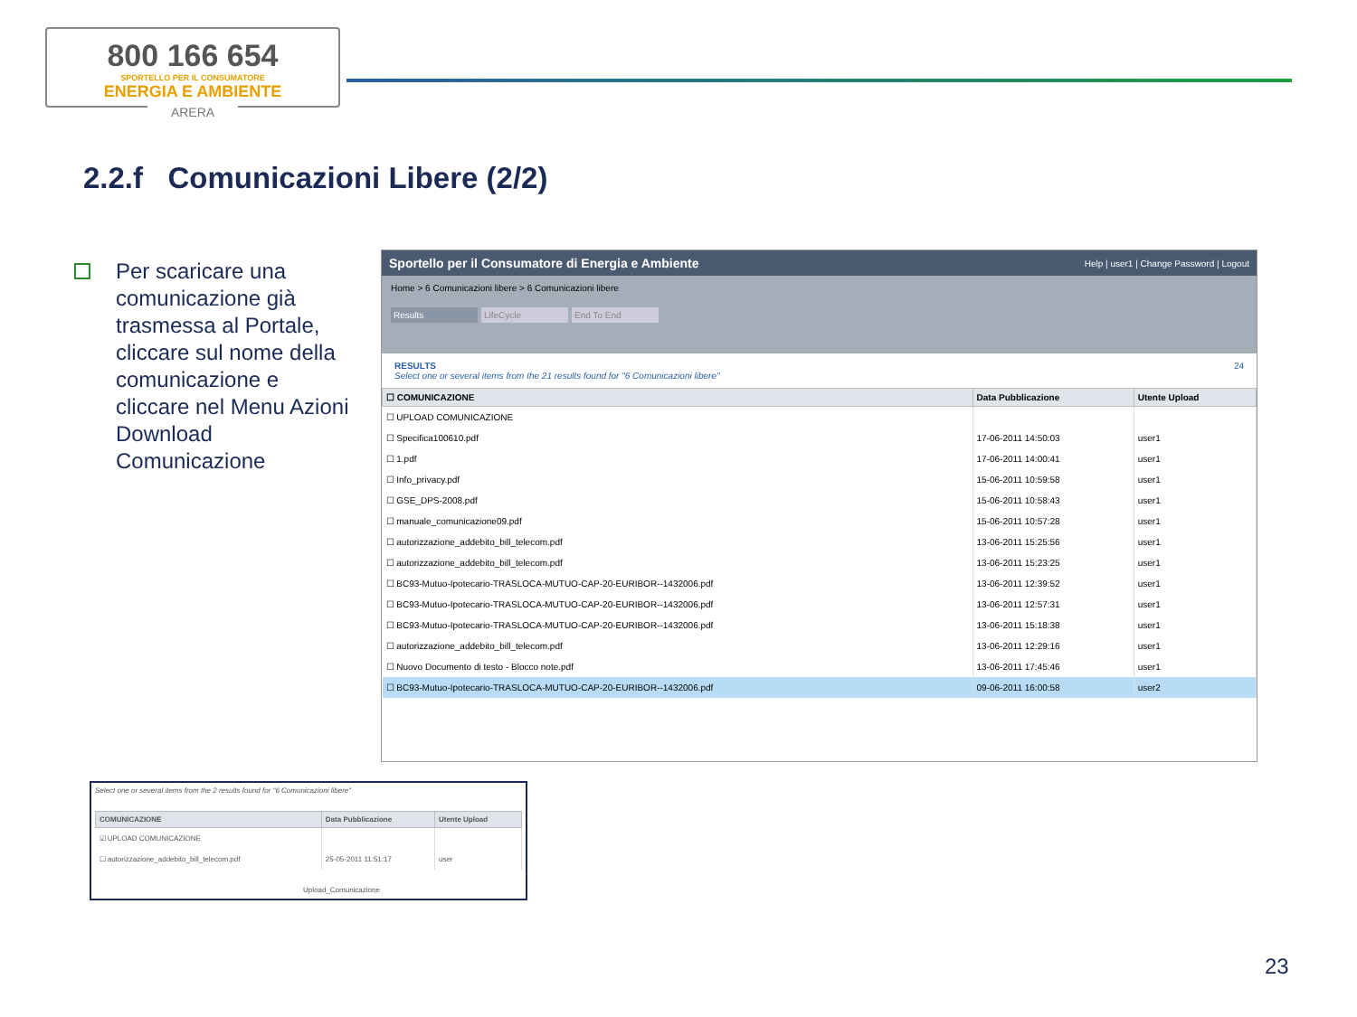800 166 654
SPORTELLO PER IL CONSUMATORE
ENERGIA E AMBIENTE
ARERA
2.2.f Comunicazioni Libere (2/2)
Per scaricare una comunicazione già trasmessa al Portale, cliccare sul nome della comunicazione e cliccare nel Menu Azioni Download Comunicazione
Sportello per il Consumatore di Energia e Ambiente Help | user1 | Change Password | Logout
Home > 6 Comunicazioni libere > 6 Comunicazioni libere
Results LifeCycle End To End
RESULTS 24
Select one or several items from the 21 results found for "6 Comunicazioni libere"
| ☐ COMUNICAZIONE | Data Pubblicazione | Utente Upload |
| --- | --- | --- |
| ☐ UPLOAD COMUNICAZIONE | | |
| ☐ Specifica100610.pdf | 17-06-2011 14:50:03 | user1 |
| ☐ 1.pdf | 17-06-2011 14:00:41 | user1 |
| ☐ Info_privacy.pdf | 15-06-2011 10:59:58 | user1 |
| ☐ GSE_DPS-2008.pdf | 15-06-2011 10:58:43 | user1 |
| ☐ manuale_comunicazione09.pdf | 15-06-2011 10:57:28 | user1 |
| ☐ autorizzazione_addebito_bill_telecom.pdf | 13-06-2011 15:25:56 | user1 |
| ☐ autorizzazione_addebito_bill_telecom.pdf | 13-06-2011 15:23:25 | user1 |
| ☐ BC93-Mutuo-Ipotecario-TRASLOCA-MUTUO-CAP-20-EURIBOR--1432006.pdf | 13-06-2011 12:39:52 | user1 |
| ☐ BC93-Mutuo-Ipotecario-TRASLOCA-MUTUO-CAP-20-EURIBOR--1432006.pdf | 13-06-2011 12:57:31 | user1 |
| ☐ BC93-Mutuo-Ipotecario-TRASLOCA-MUTUO-CAP-20-EURIBOR--1432006.pdf | 13-06-2011 15:18:38 | user1 |
| ☐ autorizzazione_addebito_bill_telecom.pdf | 13-06-2011 12:29:16 | user1 |
| ☐ Nuovo Documento di testo - Blocco note.pdf | 13-06-2011 17:45:46 | user1 |
| ☐ BC93-Mutuo-Ipotecario-TRASLOCA-MUTUO-CAP-20-EURIBOR--1432006.pdf | 09-06-2011 16:00:58 | user2 |
Select one or several items from the 2 results found for "6 Comunicazioni libere"
| COMUNICAZIONE | Data Pubblicazione | Utente Upload |
| --- | --- | --- |
| ☑ UPLOAD COMUNICAZIONE | | |
| ☐ autorizzazione_addebito_bill_telecom.pdf | 25-05-2011 11:51:17 | user |
Upload_Comunicazione
23